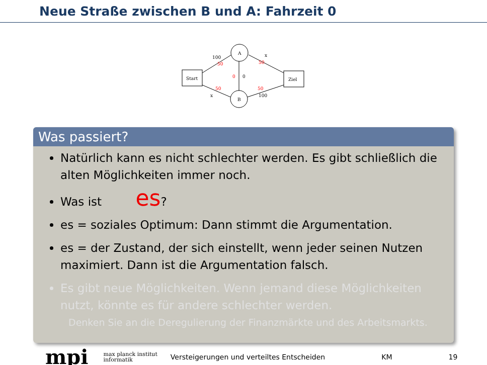Neue Straße zwischen B und A: Fahrzeit 0
Start
Ziel
A
B
100
50
x
50
0
0
50
x
50
100
Was passiert?
Natürlich kann es nicht schlechter werden. Es gibt schließlich die alten Möglichkeiten immer noch.
Was ist es?
es = soziales Optimum: Dann stimmt die Argumentation.
es = der Zustand, der sich einstellt, wenn jeder seinen Nutzen maximiert. Dann ist die Argumentation falsch.
Es gibt neue Möglichkeiten. Wenn jemand diese Möglichkeiten nutzt, könnte es für andere schlechter werden.
Denken Sie an die Deregulierung der Finanzmärkte und des Arbeitsmarkts.
mpi max planck institut
informatik Versteigerungen und verteiltes Entscheiden KM 19